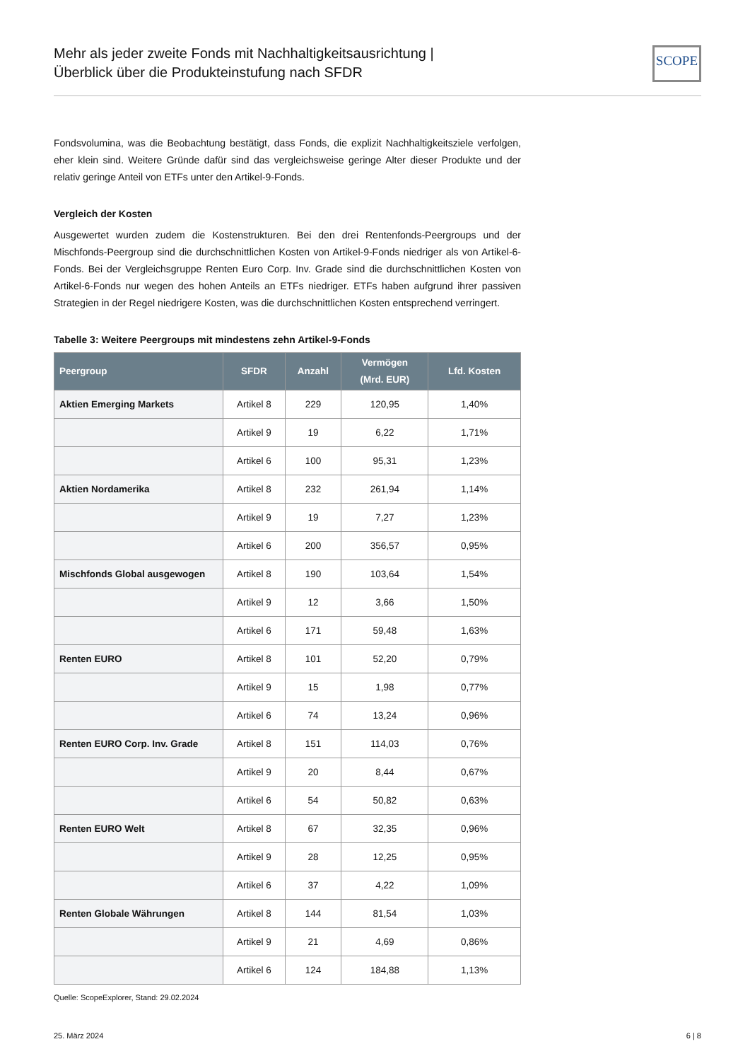Mehr als jeder zweite Fonds mit Nachhaltigkeitsausrichtung |
Überblick über die Produkteinstufung nach SFDR
SCOPE
Fondsvolumina, was die Beobachtung bestätigt, dass Fonds, die explizit Nachhaltigkeitsziele verfolgen, eher klein sind. Weitere Gründe dafür sind das vergleichsweise geringe Alter dieser Produkte und der relativ geringe Anteil von ETFs unter den Artikel-9-Fonds.
Vergleich der Kosten
Ausgewertet wurden zudem die Kostenstrukturen. Bei den drei Rentenfonds-Peergroups und der Mischfonds-Peergroup sind die durchschnittlichen Kosten von Artikel-9-Fonds niedriger als von Artikel-6-Fonds. Bei der Vergleichsgruppe Renten Euro Corp. Inv. Grade sind die durchschnittlichen Kosten von Artikel-6-Fonds nur wegen des hohen Anteils an ETFs niedriger. ETFs haben aufgrund ihrer passiven Strategien in der Regel niedrigere Kosten, was die durchschnittlichen Kosten entsprechend verringert.
Tabelle 3: Weitere Peergroups mit mindestens zehn Artikel-9-Fonds
| Peergroup | SFDR | Anzahl | Vermögen (Mrd. EUR) | Lfd. Kosten |
| --- | --- | --- | --- | --- |
| Aktien Emerging Markets | Artikel 8 | 229 | 120,95 | 1,40% |
| | Artikel 9 | 19 | 6,22 | 1,71% |
| | Artikel 6 | 100 | 95,31 | 1,23% |
| Aktien Nordamerika | Artikel 8 | 232 | 261,94 | 1,14% |
| | Artikel 9 | 19 | 7,27 | 1,23% |
| | Artikel 6 | 200 | 356,57 | 0,95% |
| Mischfonds Global ausgewogen | Artikel 8 | 190 | 103,64 | 1,54% |
| | Artikel 9 | 12 | 3,66 | 1,50% |
| | Artikel 6 | 171 | 59,48 | 1,63% |
| Renten EURO | Artikel 8 | 101 | 52,20 | 0,79% |
| | Artikel 9 | 15 | 1,98 | 0,77% |
| | Artikel 6 | 74 | 13,24 | 0,96% |
| Renten EURO Corp. Inv. Grade | Artikel 8 | 151 | 114,03 | 0,76% |
| | Artikel 9 | 20 | 8,44 | 0,67% |
| | Artikel 6 | 54 | 50,82 | 0,63% |
| Renten EURO Welt | Artikel 8 | 67 | 32,35 | 0,96% |
| | Artikel 9 | 28 | 12,25 | 0,95% |
| | Artikel 6 | 37 | 4,22 | 1,09% |
| Renten Globale Währungen | Artikel 8 | 144 | 81,54 | 1,03% |
| | Artikel 9 | 21 | 4,69 | 0,86% |
| | Artikel 6 | 124 | 184,88 | 1,13% |
Quelle: ScopeExplorer, Stand: 29.02.2024
25. März 2024 6 | 8